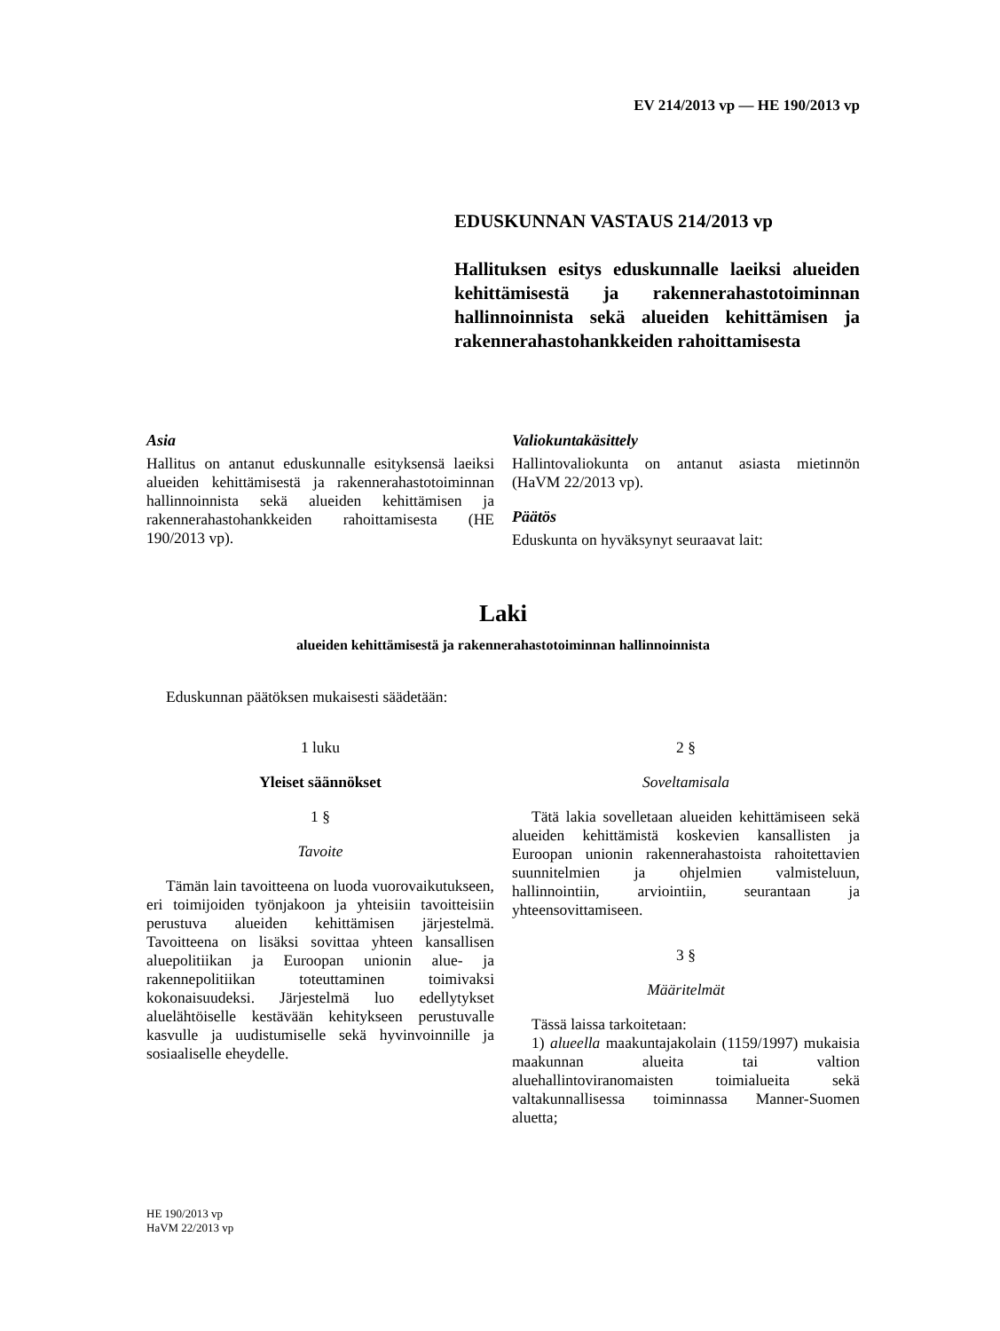EV 214/2013 vp — HE 190/2013 vp
EDUSKUNNAN VASTAUS 214/2013 vp
Hallituksen esitys eduskunnalle laeiksi alueiden kehittämisestä ja rakennerahastotoiminnan hallinnoinnista sekä alueiden kehittämisen ja rakennerahastohankkeiden rahoittamisesta
Asia
Hallitus on antanut eduskunnalle esityksensä laeiksi alueiden kehittämisestä ja rakennerahastotoiminnan hallinnoinnista sekä alueiden kehittämisen ja rakennerahastohankkeiden rahoittamisesta (HE 190/2013 vp).
Valiokuntakäsittely
Hallintovaliokunta on antanut asiasta mietinnön (HaVM 22/2013 vp).
Päätös
Eduskunta on hyväksynyt seuraavat lait:
Laki
alueiden kehittämisestä ja rakennerahastotoiminnan hallinnoinnista
Eduskunnan päätöksen mukaisesti säädetään:
1 luku
Yleiset säännökset
1 §
Tavoite
Tämän lain tavoitteena on luoda vuorovaikutukseen, eri toimijoiden työnjakoon ja yhteisiin tavoitteisiin perustuva alueiden kehittämisen järjestelmä. Tavoitteena on lisäksi sovittaa yhteen kansallisen aluepolitiikan ja Euroopan unionin alue- ja rakennepolitiikan toteuttaminen toimivaksi kokonaisuudeksi. Järjestelmä luo edellytykset aluelähtöiselle kestävään kehitykseen perustuvalle kasvulle ja uudistumiselle sekä hyvinvoinnille ja sosiaaliselle eheydelle.
2 §
Soveltamisala
Tätä lakia sovelletaan alueiden kehittämiseen sekä alueiden kehittämistä koskevien kansallisten ja Euroopan unionin rakennerahastoista rahoitettavien suunnitelmien ja ohjelmien valmisteluun, hallinnointiin, arviointiin, seurantaan ja yhteensovittamiseen.
3 §
Määritelmät
Tässä laissa tarkoitetaan:
1) alueella maakuntajakolain (1159/1997) mukaisia maakunnan alueita tai valtion aluehallintoviranomaisten toimialueita sekä valtakunnallisessa toiminnassa Manner-Suomen aluetta;
HE 190/2013 vp
HaVM 22/2013 vp